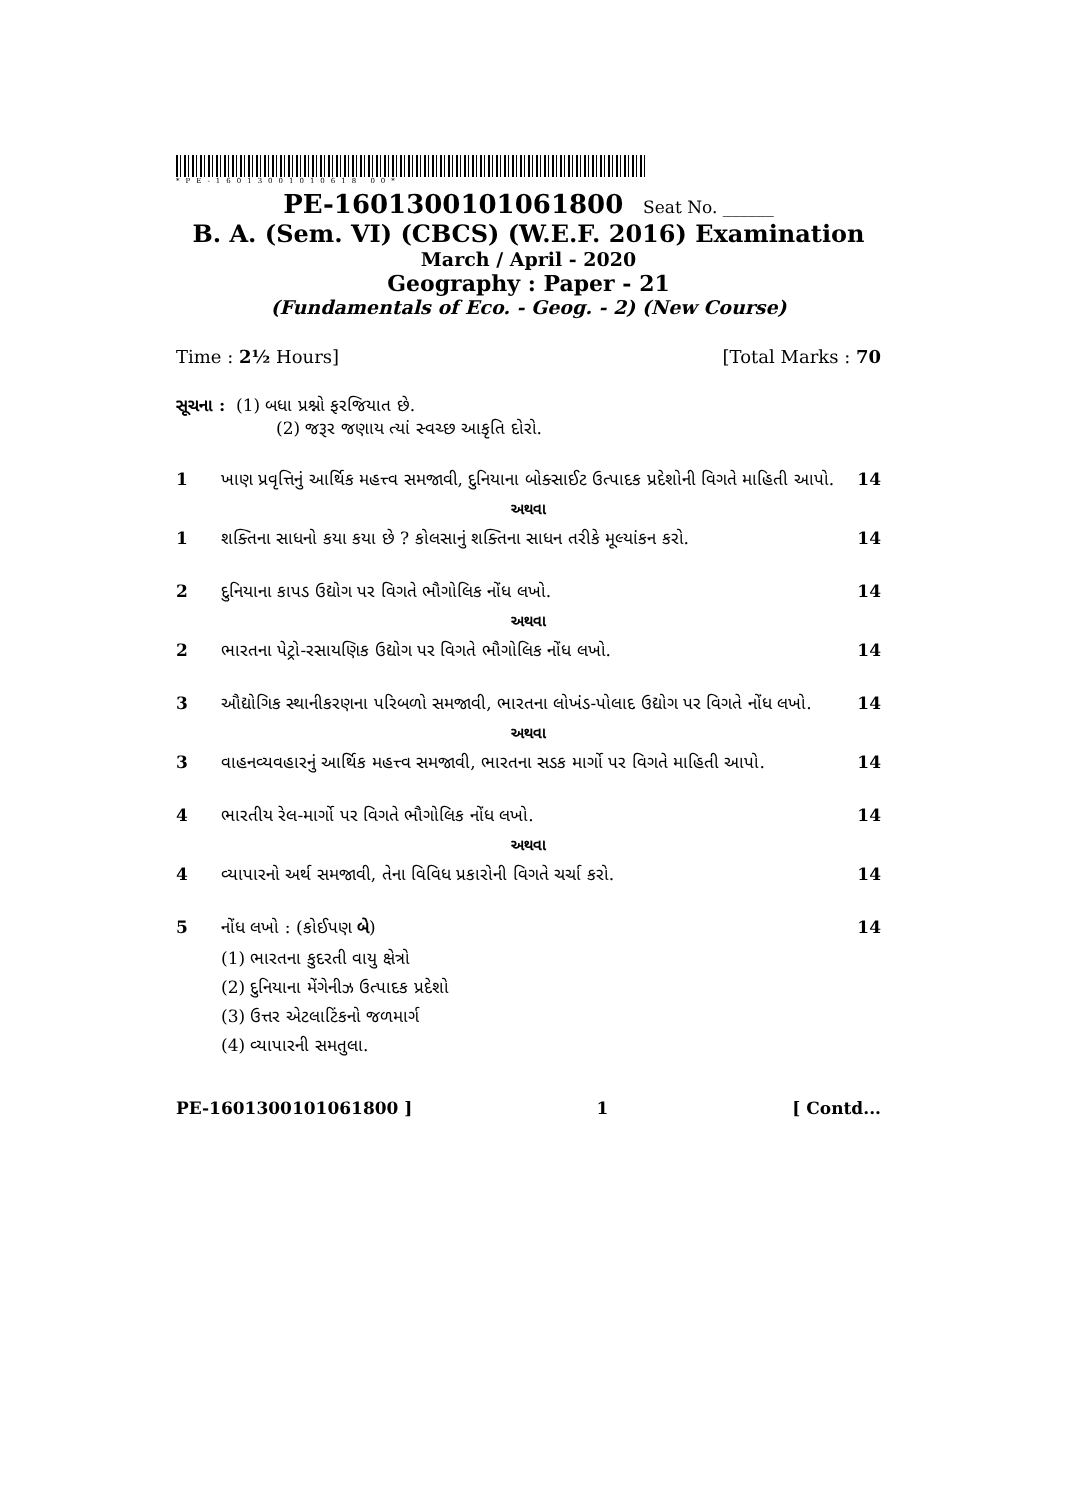*PE-16013001010618 00*
PE-1601300101061800 Seat No. ______
B. A. (Sem. VI) (CBCS) (W.E.F. 2016) Examination
March / April - 2020
Geography : Paper - 21
(Fundamentals of Eco. - Geog. - 2) (New Course)
Time : 2½ Hours] [Total Marks : 70
સૂચના : (1) બધા પ્રશ્નો ફરજિયાત છે.
(2) જરૂર જણાય ત્યાં સ્વચ્છ આકૃતિ દોરો.
1 ખાણ પ્રવૃત્તિનું આર્થિક મહત્ત્વ સમજાવી, દુનિયાના બોક્સાઈટ ઉત્પાદક પ્રદેશોની વિગતે માહિતી આપો.
14
અથવા
1 શક્તિના સાધનો કયા કયા છે ? કોલસાનું શક્તિના સાધન તરીકે મૂલ્યાંકન કરો.
14
2 દુનિયાના કાપડ ઉદ્યોગ પર વિગતે ભૌગોલિક નોંધ લખો.
14
અથવા
2 ભારતના પેટ્રો-રસાયણિક ઉદ્યોગ પર વિગતે ભૌગોલિક નોંધ લખો.
14
3 ઔદ્યોગિક સ્થાનીકરણના પરિબળો સમજાવી, ભારતના લોખંડ-પોલાદ ઉદ્યોગ પર વિગતે નોંધ લખો.
14
અથવા
3 વાહનવ્યવહારનું આર્થિક મહત્ત્વ સમજાવી, ભારતના સડક માર્ગો પર વિગતે માહિતી આપો.
14
4 ભારતીય રેલ-માર્ગો પર વિગતે ભૌગોલિક નોંધ લખો.
14
અથવા
4 વ્યાપારનો અર્થ સમજાવી, તેના વિવિધ પ્રકારોની વિગતે ચર્ચા કરો.
14
5 નોંધ લખો : (કોઈપણ બે) 14
(1) ભારતના કુદરતી વાયુ ક્ષેત્રો
(2) દુનિયાના મેંગેનીઝ ઉત્પાદક પ્રદેશો
(3) ઉત્તર એટલાટિંકનો જળમાર્ગ
(4) વ્યાપારની સમતુલા.
PE-1601300101061800 ] 1 [ Contd...